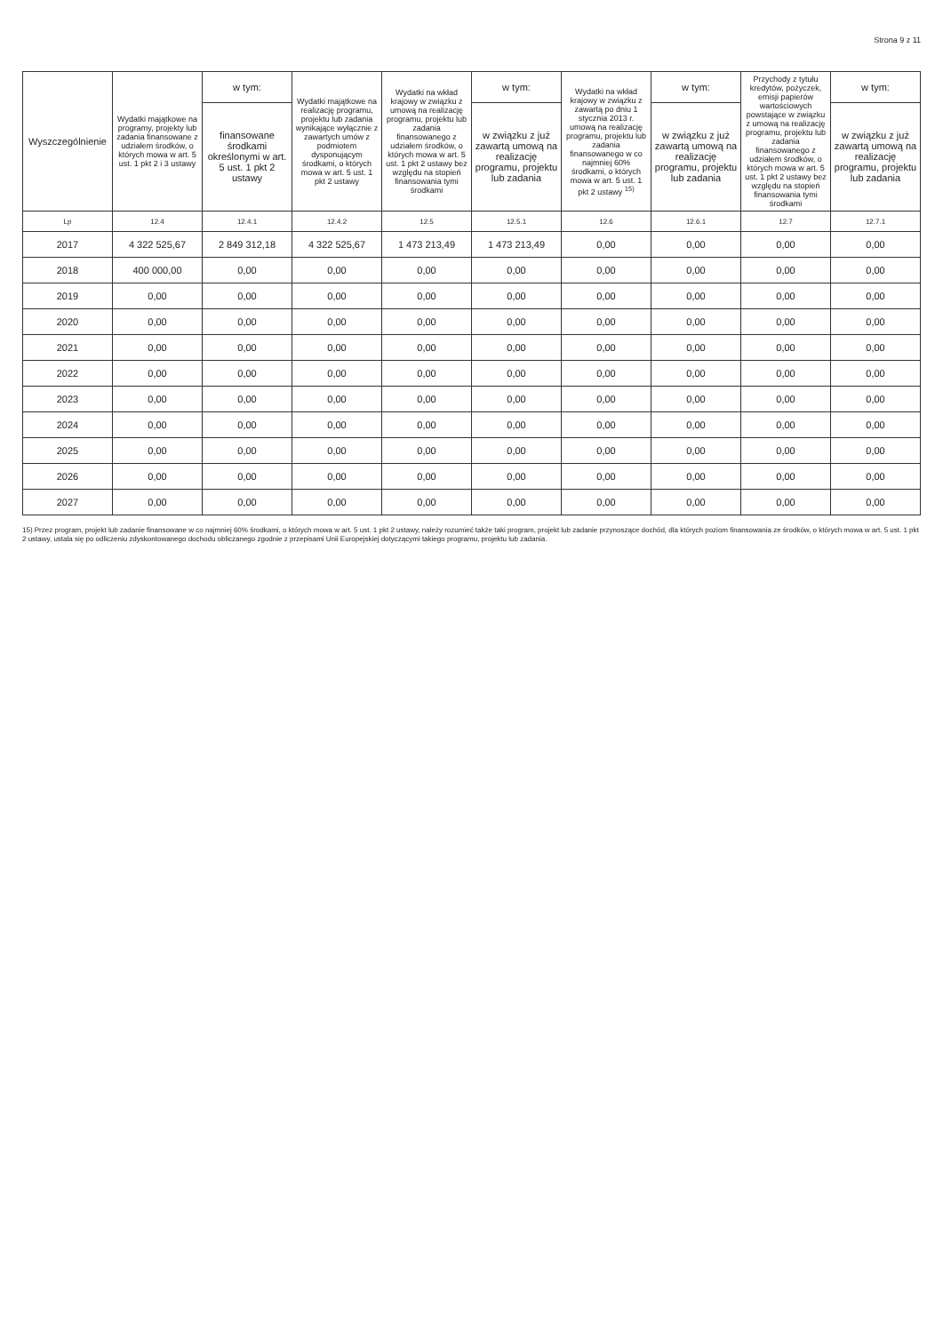Strona 9 z 11
| Wyszczególnienie | Wydatki majątkowe na programy, projekty lub zadania finansowane z udziałem środków, o których mowa w art. 5 ust. 1 pkt 2 i 3 ustawy | w tym: | Wydatki majątkowe na realizację programu, projektu lub zadania wynikające wyłącznie z zawartych umów z podmiotem dysponującym środkami, o których mowa w art. 5 ust. 1 pkt 2 ustawy | Wydatki na wkład krajowy w związku z umową na realizację programu, projektu lub zadania finansowanego z udziałem środków, o których mowa w art. 5 ust. 1 pkt 2 ustawy bez względu na stopień finansowania tymi środkami | w tym: | Wydatki na wkład krajowy w związku z zawartą po dniu 1 stycznia 2013 r. umową na realizację programu, projektu lub zadania finansowanego w co najmniej 60% środkami, o których mowa w art. 5 ust. 1 pkt 2 ustawy <sup>15)</sup> | w tym: | Przychody z tytułu kredytów, pożyczek, emisji papierów wartościowych powstające w związku z umową na realizację programu, projektu lub zadania finansowanego z udziałem środków, o których mowa w art. 5 ust. 1 pkt 2 ustawy bez względu na stopień finansowania tymi środkami | w tym: |
| --- | --- | --- | --- | --- | --- | --- | --- | --- | --- |
| | | finansowane środkami określonymi w art. 5 ust. 1 pkt 2 ustawy | | | w związku z już zawartą umową na realizację programu, projektu lub zadania | | w związku z już zawartą umową na realizację programu, projektu lub zadania | | w związku z już zawartą umową na realizację programu, projektu lub zadania |
| Lp | 12.4 | 12.4.1 | 12.4.2 | 12.5 | 12.5.1 | 12.6 | 12.6.1 | 12.7 | 12.7.1 |
| 2017 | 4 322 525,67 | 2 849 312,18 | 4 322 525,67 | 1 473 213,49 | 1 473 213,49 | 0,00 | 0,00 | 0,00 | 0,00 |
| 2018 | 400 000,00 | 0,00 | 0,00 | 0,00 | 0,00 | 0,00 | 0,00 | 0,00 | 0,00 |
| 2019 | 0,00 | 0,00 | 0,00 | 0,00 | 0,00 | 0,00 | 0,00 | 0,00 | 0,00 |
| 2020 | 0,00 | 0,00 | 0,00 | 0,00 | 0,00 | 0,00 | 0,00 | 0,00 | 0,00 |
| 2021 | 0,00 | 0,00 | 0,00 | 0,00 | 0,00 | 0,00 | 0,00 | 0,00 | 0,00 |
| 2022 | 0,00 | 0,00 | 0,00 | 0,00 | 0,00 | 0,00 | 0,00 | 0,00 | 0,00 |
| 2023 | 0,00 | 0,00 | 0,00 | 0,00 | 0,00 | 0,00 | 0,00 | 0,00 | 0,00 |
| 2024 | 0,00 | 0,00 | 0,00 | 0,00 | 0,00 | 0,00 | 0,00 | 0,00 | 0,00 |
| 2025 | 0,00 | 0,00 | 0,00 | 0,00 | 0,00 | 0,00 | 0,00 | 0,00 | 0,00 |
| 2026 | 0,00 | 0,00 | 0,00 | 0,00 | 0,00 | 0,00 | 0,00 | 0,00 | 0,00 |
| 2027 | 0,00 | 0,00 | 0,00 | 0,00 | 0,00 | 0,00 | 0,00 | 0,00 | 0,00 |
15) Przez program, projekt lub zadanie finansowane w co najmniej 60% środkami, o których mowa w art. 5 ust. 1 pkt 2 ustawy, należy rozumieć także taki program, projekt lub zadanie przynoszące dochód, dla których poziom finansowania ze środków, o których mowa w art. 5 ust. 1 pkt 2 ustawy, ustala się po odliczeniu zdyskontowanego dochodu obliczanego zgodnie z przepisami Unii Europejskiej dotyczącymi takiego programu, projektu lub zadania.